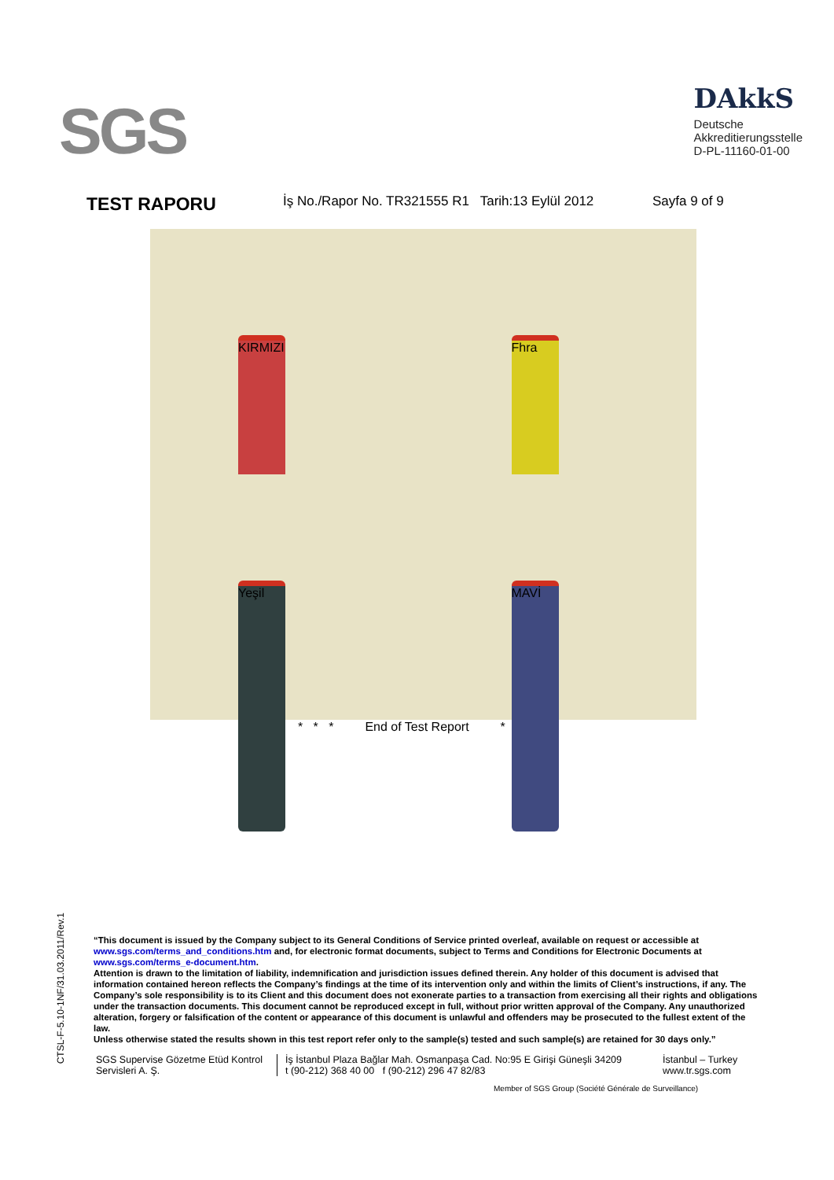SGS
DAkkS
Deutsche
Akkreditierungsstelle
D-PL-11160-01-00
TEST RAPORU İş No./Rapor No. TR321555 R1 Tarih:13 Eylül 2012 Sayfa 9 of 9
KIRMIZI
Fhra
Yeşil
MAVİ
* * * End of Test Report * * *
CTSL-F-5.10-1NF/31.03.2011/Rev.1
“This document is issued by the Company subject to its General Conditions of Service printed overleaf, available on request or accessible at www.sgs.com/terms_and_conditions.htm and, for electronic format documents, subject to Terms and Conditions for Electronic Documents at www.sgs.com/terms_e-document.htm.
Attention is drawn to the limitation of liability, indemnification and jurisdiction issues defined therein. Any holder of this document is advised that information contained hereon reflects the Company’s findings at the time of its intervention only and within the limits of Client’s instructions, if any. The Company’s sole responsibility is to its Client and this document does not exonerate parties to a transaction from exercising all their rights and obligations under the transaction documents. This document cannot be reproduced except in full, without prior written approval of the Company. Any unauthorized alteration, forgery or falsification of the content or appearance of this document is unlawful and offenders may be prosecuted to the fullest extent of the law.
Unless otherwise stated the results shown in this test report refer only to the sample(s) tested and such sample(s) are retained for 30 days only.”
SGS Supervise Gözetme Etüd Kontrol Servisleri A. Ş.
İş İstanbul Plaza Bağlar Mah. Osmanpaşa Cad. No:95 E Girişi Güneşli 34209
t (90-212) 368 40 00 f (90-212) 296 47 82/83
İstanbul – Turkey
www.tr.sgs.com
Member of SGS Group (Société Générale de Surveillance)